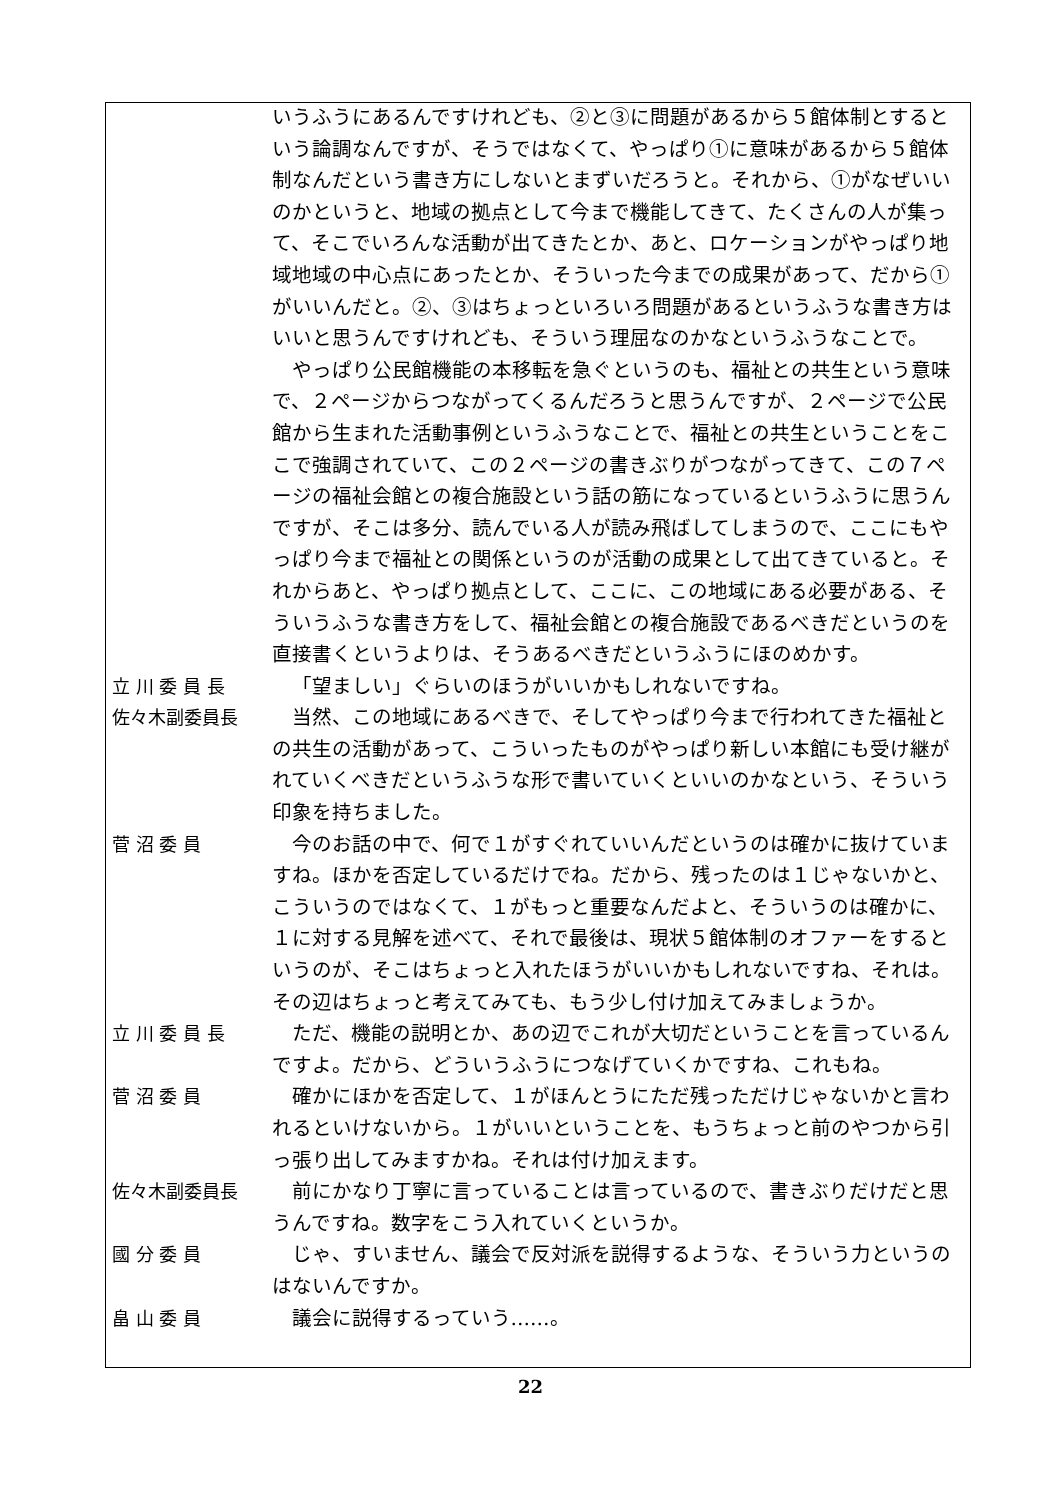いうふうにあるんですけれども、②と③に問題があるから５館体制とするという論調なんですが、そうではなくて、やっぱり①に意味があるから５館体制なんだという書き方にしないとまずいだろうと。それから、①がなぜいいのかというと、地域の拠点として今まで機能してきて、たくさんの人が集って、そこでいろんな活動が出てきたとか、あと、ロケーションがやっぱり地域地域の中心点にあったとか、そういった今までの成果があって、だから①がいいんだと。②、③はちょっといろいろ問題があるというふうな書き方はいいと思うんですけれども、そういう理屈なのかなというふうなことで。
やっぱり公民館機能の本移転を急ぐというのも、福祉との共生という意味で、２ページからつながってくるんだろうと思うんですが、２ページで公民館から生まれた活動事例というふうなことで、福祉との共生ということをここで強調されていて、この２ページの書きぶりがつながってきて、この７ページの福祉会館との複合施設という話の筋になっているというふうに思うんですが、そこは多分、読んでいる人が読み飛ばしてしまうので、ここにもやっぱり今まで福祉との関係というのが活動の成果として出てきていると。それからあと、やっぱり拠点として、ここに、この地域にある必要がある、そういうふうな書き方をして、福祉会館との複合施設であるべきだというのを直接書くというよりは、そうあるべきだというふうにほのめかす。
立 川 委 員 長 「望ましい」ぐらいのほうがいいかもしれないですね。
佐々木副委員長 当然、この地域にあるべきで、そしてやっぱり今まで行われてきた福祉との共生の活動があって、こういったものがやっぱり新しい本館にも受け継がれていくべきだというふうな形で書いていくといいのかなという、そういう印象を持ちました。
菅 沼 委 員 今のお話の中で、何で１がすぐれていいんだというのは確かに抜けていますね。ほかを否定しているだけでね。だから、残ったのは１じゃないかと、こういうのではなくて、１がもっと重要なんだよと、そういうのは確かに、１に対する見解を述べて、それで最後は、現状５館体制のオファーをするというのが、そこはちょっと入れたほうがいいかもしれないですね、それは。その辺はちょっと考えてみても、もう少し付け加えてみましょうか。
立 川 委 員 長 ただ、機能の説明とか、あの辺でこれが大切だということを言っているんですよ。だから、どういうふうにつなげていくかですね、これもね。
菅 沼 委 員 確かにほかを否定して、１がほんとうにただ残っただけじゃないかと言われるといけないから。１がいいということを、もうちょっと前のやつから引っ張り出してみますかね。それは付け加えます。
佐々木副委員長 前にかなり丁寧に言っていることは言っているので、書きぶりだけだと思うんですね。数字をこう入れていくというか。
國 分 委 員 じゃ、すいません、議会で反対派を説得するような、そういう力というのはないんですか。
畠 山 委 員 議会に説得するっていう……。
22